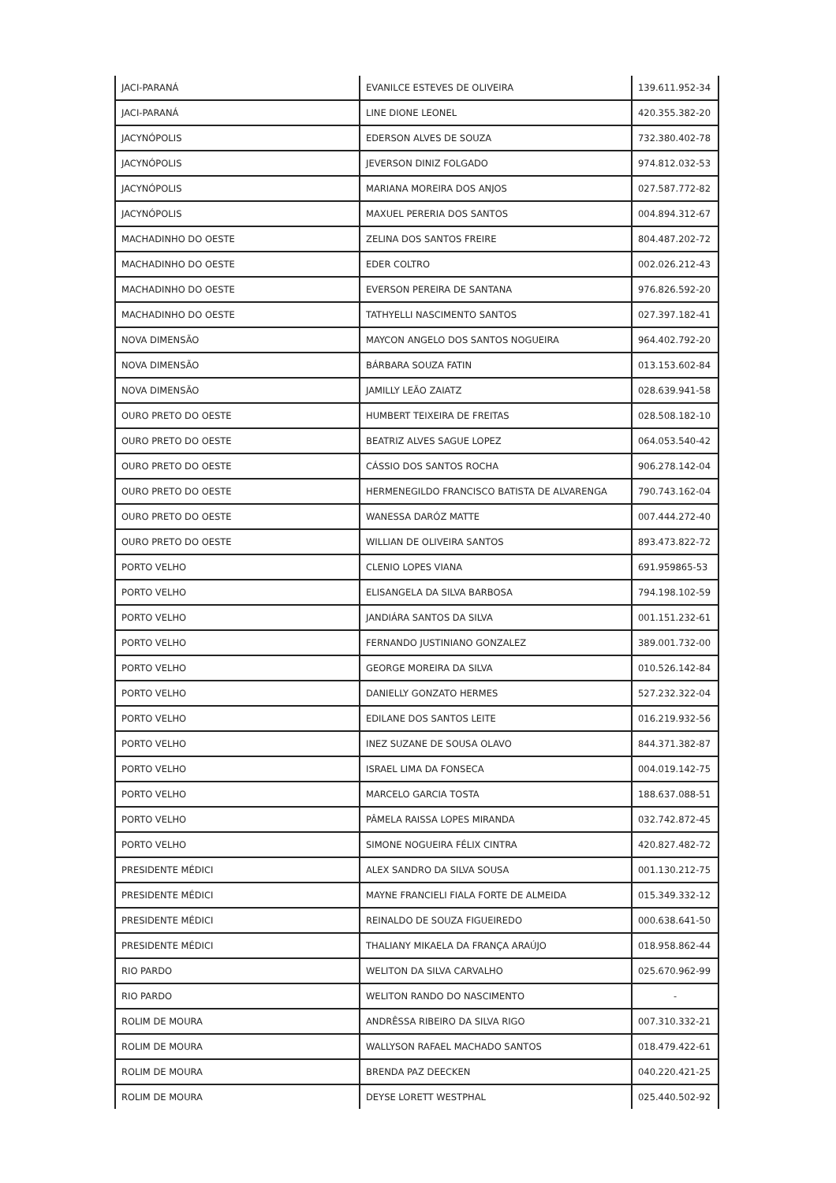| JACI-PARANÁ | EVANILCE ESTEVES DE OLIVEIRA | 139.611.952-34 |
| JACI-PARANÁ | LINE DIONE LEONEL | 420.355.382-20 |
| JACYNÓPOLIS | EDERSON ALVES DE SOUZA | 732.380.402-78 |
| JACYNÓPOLIS | JEVERSON DINIZ FOLGADO | 974.812.032-53 |
| JACYNÓPOLIS | MARIANA MOREIRA DOS ANJOS | 027.587.772-82 |
| JACYNÓPOLIS | MAXUEL PERERIA DOS SANTOS | 004.894.312-67 |
| MACHADINHO DO OESTE | ZELINA DOS SANTOS FREIRE | 804.487.202-72 |
| MACHADINHO DO OESTE | EDER COLTRO | 002.026.212-43 |
| MACHADINHO DO OESTE | EVERSON PEREIRA DE SANTANA | 976.826.592-20 |
| MACHADINHO DO OESTE | TATHYELLI NASCIMENTO SANTOS | 027.397.182-41 |
| NOVA DIMENSÃO | MAYCON ANGELO DOS SANTOS NOGUEIRA | 964.402.792-20 |
| NOVA DIMENSÃO | BÁRBARA SOUZA FATIN | 013.153.602-84 |
| NOVA DIMENSÃO | JAMILLY LEÃO ZAIATZ | 028.639.941-58 |
| OURO PRETO DO OESTE | HUMBERT TEIXEIRA DE FREITAS | 028.508.182-10 |
| OURO PRETO DO OESTE | BEATRIZ ALVES SAGUE LOPEZ | 064.053.540-42 |
| OURO PRETO DO OESTE | CÁSSIO DOS SANTOS ROCHA | 906.278.142-04 |
| OURO PRETO DO OESTE | HERMENEGILDO FRANCISCO BATISTA DE ALVARENGA | 790.743.162-04 |
| OURO PRETO DO OESTE | WANESSA DARÓZ MATTE | 007.444.272-40 |
| OURO PRETO DO OESTE | WILLIAN DE OLIVEIRA SANTOS | 893.473.822-72 |
| PORTO VELHO | CLENIO LOPES VIANA | 691.959865-53 |
| PORTO VELHO | ELISANGELA DA SILVA BARBOSA | 794.198.102-59 |
| PORTO VELHO | JANDIÁRA SANTOS DA SILVA | 001.151.232-61 |
| PORTO VELHO | FERNANDO JUSTINIANO GONZALEZ | 389.001.732-00 |
| PORTO VELHO | GEORGE MOREIRA DA SILVA | 010.526.142-84 |
| PORTO VELHO | DANIELLY GONZATO HERMES | 527.232.322-04 |
| PORTO VELHO | EDILANE DOS SANTOS LEITE | 016.219.932-56 |
| PORTO VELHO | INEZ SUZANE DE SOUSA OLAVO | 844.371.382-87 |
| PORTO VELHO | ISRAEL LIMA DA FONSECA | 004.019.142-75 |
| PORTO VELHO | MARCELO GARCIA TOSTA | 188.637.088-51 |
| PORTO VELHO | PÂMELA RAISSA LOPES MIRANDA | 032.742.872-45 |
| PORTO VELHO | SIMONE NOGUEIRA FÉLIX CINTRA | 420.827.482-72 |
| PRESIDENTE MÉDICI | ALEX SANDRO DA SILVA SOUSA | 001.130.212-75 |
| PRESIDENTE MÉDICI | MAYNE FRANCIELI FIALA FORTE DE ALMEIDA | 015.349.332-12 |
| PRESIDENTE MÉDICI | REINALDO DE SOUZA FIGUEIREDO | 000.638.641-50 |
| PRESIDENTE MÉDICI | THALIANY MIKAELA DA FRANÇA ARAÚJO | 018.958.862-44 |
| RIO PARDO | WELITON DA SILVA CARVALHO | 025.670.962-99 |
| RIO PARDO | WELITON RANDO DO NASCIMENTO | - |
| ROLIM DE MOURA | ANDRÊSSA RIBEIRO DA SILVA RIGO | 007.310.332-21 |
| ROLIM DE MOURA | WALLYSON RAFAEL MACHADO SANTOS | 018.479.422-61 |
| ROLIM DE MOURA | BRENDA PAZ DEECKEN | 040.220.421-25 |
| ROLIM DE MOURA | DEYSE LORETT WESTPHAL | 025.440.502-92 |